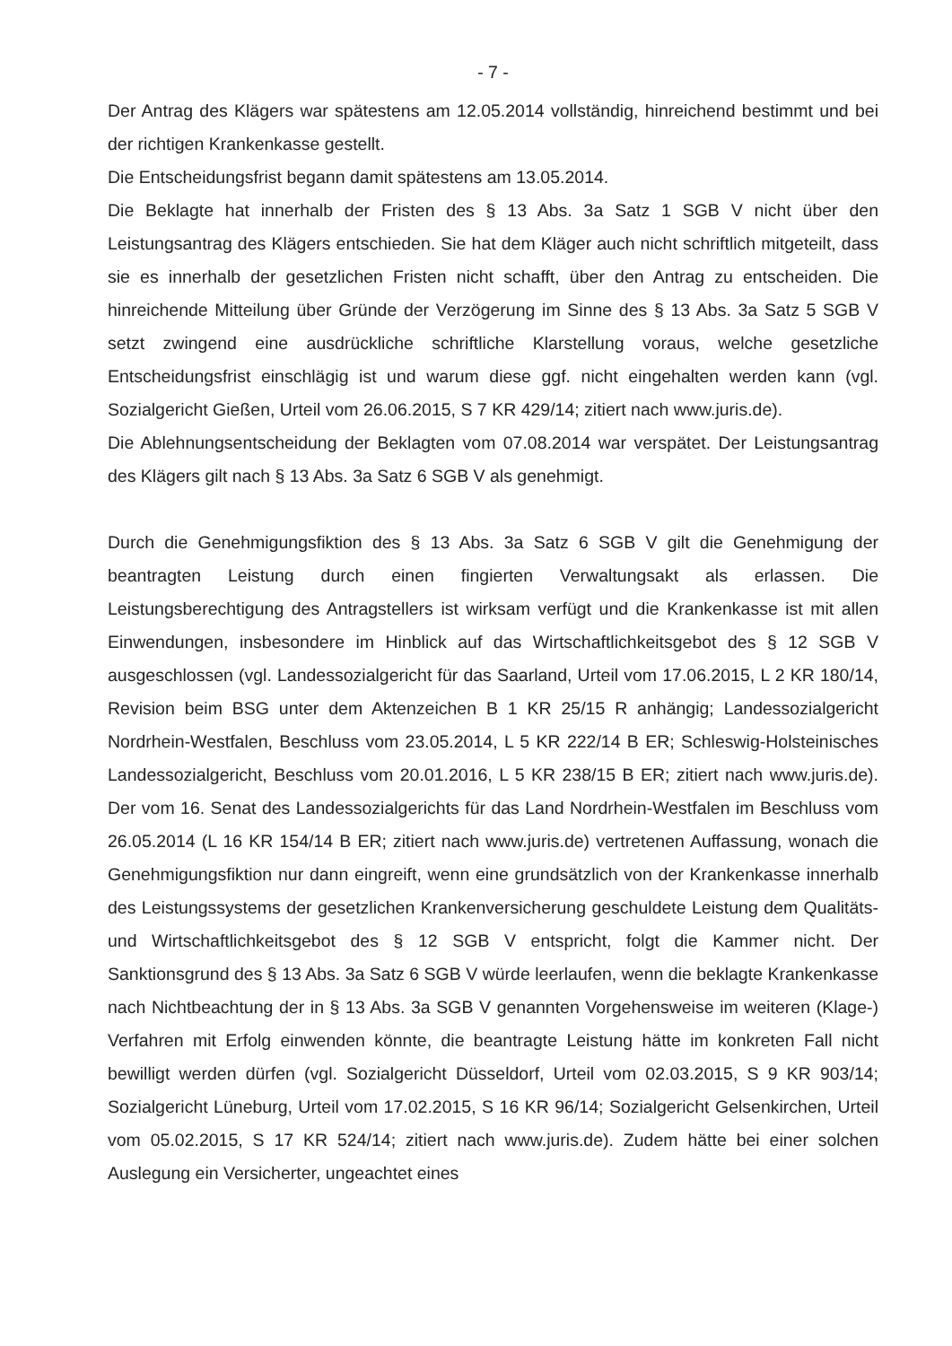- 7 -
Der Antrag des Klägers war spätestens am 12.05.2014 vollständig, hinreichend bestimmt und bei der richtigen Krankenkasse gestellt.
Die Entscheidungsfrist begann damit spätestens am 13.05.2014.
Die Beklagte hat innerhalb der Fristen des § 13 Abs. 3a Satz 1 SGB V nicht über den Leistungsantrag des Klägers entschieden. Sie hat dem Kläger auch nicht schriftlich mitgeteilt, dass sie es innerhalb der gesetzlichen Fristen nicht schafft, über den Antrag zu entscheiden. Die hinreichende Mitteilung über Gründe der Verzögerung im Sinne des § 13 Abs. 3a Satz 5 SGB V setzt zwingend eine ausdrückliche schriftliche Klarstellung voraus, welche gesetzliche Entscheidungsfrist einschlägig ist und warum diese ggf. nicht eingehalten werden kann (vgl. Sozialgericht Gießen, Urteil vom 26.06.2015, S 7 KR 429/14; zitiert nach www.juris.de).
Die Ablehnungsentscheidung der Beklagten vom 07.08.2014 war verspätet. Der Leistungsantrag des Klägers gilt nach § 13 Abs. 3a Satz 6 SGB V als genehmigt.
Durch die Genehmigungsfiktion des § 13 Abs. 3a Satz 6 SGB V gilt die Genehmigung der beantragten Leistung durch einen fingierten Verwaltungsakt als erlassen. Die Leistungsberechtigung des Antragstellers ist wirksam verfügt und die Krankenkasse ist mit allen Einwendungen, insbesondere im Hinblick auf das Wirtschaftlichkeitsgebot des § 12 SGB V ausgeschlossen (vgl. Landessozialgericht für das Saarland, Urteil vom 17.06.2015, L 2 KR 180/14, Revision beim BSG unter dem Aktenzeichen B 1 KR 25/15 R anhängig; Landessozialgericht Nordrhein-Westfalen, Beschluss vom 23.05.2014, L 5 KR 222/14 B ER; Schleswig-Holsteinisches Landessozialgericht, Beschluss vom 20.01.2016, L 5 KR 238/15 B ER; zitiert nach www.juris.de). Der vom 16. Senat des Landessozialgerichts für das Land Nordrhein-Westfalen im Beschluss vom 26.05.2014 (L 16 KR 154/14 B ER; zitiert nach www.juris.de) vertretenen Auffassung, wonach die Genehmigungsfiktion nur dann eingreift, wenn eine grundsätzlich von der Krankenkasse innerhalb des Leistungssystems der gesetzlichen Krankenversicherung geschuldete Leistung dem Qualitäts- und Wirtschaftlichkeitsgebot des § 12 SGB V entspricht, folgt die Kammer nicht. Der Sanktionsgrund des § 13 Abs. 3a Satz 6 SGB V würde leerlaufen, wenn die beklagte Krankenkasse nach Nichtbeachtung der in § 13 Abs. 3a SGB V genannten Vorgehensweise im weiteren (Klage-) Verfahren mit Erfolg einwenden könnte, die beantragte Leistung hätte im konkreten Fall nicht bewilligt werden dürfen (vgl. Sozialgericht Düsseldorf, Urteil vom 02.03.2015, S 9 KR 903/14; Sozialgericht Lüneburg, Urteil vom 17.02.2015, S 16 KR 96/14; Sozialgericht Gelsenkirchen, Urteil vom 05.02.2015, S 17 KR 524/14; zitiert nach www.juris.de). Zudem hätte bei einer solchen Auslegung ein Versicherter, ungeachtet eines